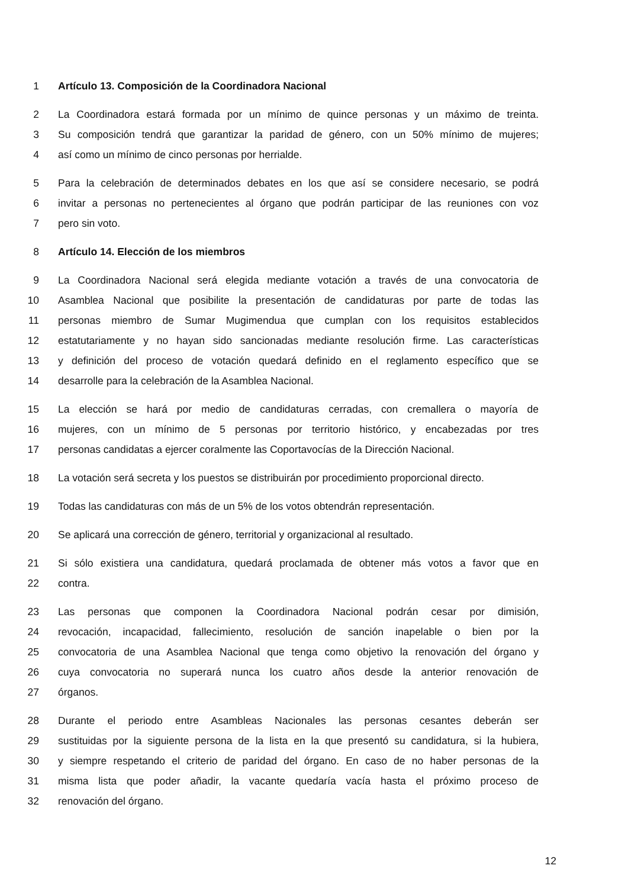1 Artículo 13. Composición de la Coordinadora Nacional
2 La Coordinadora estará formada por un mínimo de quince personas y un máximo de treinta.
3 Su composición tendrá que garantizar la paridad de género, con un 50% mínimo de mujeres;
4 así como un mínimo de cinco personas por herrialde.
5 Para la celebración de determinados debates en los que así se considere necesario, se podrá
6 invitar a personas no pertenecientes al órgano que podrán participar de las reuniones con voz
7 pero sin voto.
8 Artículo 14. Elección de los miembros
9 La Coordinadora Nacional será elegida mediante votación a través de una convocatoria de
10 Asamblea Nacional que posibilite la presentación de candidaturas por parte de todas las
11 personas miembro de Sumar Mugimendua que cumplan con los requisitos establecidos
12 estatutariamente y no hayan sido sancionadas mediante resolución firme. Las características
13 y definición del proceso de votación quedará definido en el reglamento específico que se
14 desarrolle para la celebración de la Asamblea Nacional.
15 La elección se hará por medio de candidaturas cerradas, con cremallera o mayoría de
16 mujeres, con un mínimo de 5 personas por territorio histórico, y encabezadas por tres
17 personas candidatas a ejercer coralmente las Coportavocías de la Dirección Nacional.
18 La votación será secreta y los puestos se distribuirán por procedimiento proporcional directo.
19 Todas las candidaturas con más de un 5% de los votos obtendrán representación.
20 Se aplicará una corrección de género, territorial y organizacional al resultado.
21 Si sólo existiera una candidatura, quedará proclamada de obtener más votos a favor que en
22 contra.
23 Las personas que componen la Coordinadora Nacional podrán cesar por dimisión,
24 revocación, incapacidad, fallecimiento, resolución de sanción inapelable o bien por la
25 convocatoria de una Asamblea Nacional que tenga como objetivo la renovación del órgano y
26 cuya convocatoria no superará nunca los cuatro años desde la anterior renovación de
27 órganos.
28 Durante el periodo entre Asambleas Nacionales las personas cesantes deberán ser
29 sustituidas por la siguiente persona de la lista en la que presentó su candidatura, si la hubiera,
30 y siempre respetando el criterio de paridad del órgano. En caso de no haber personas de la
31 misma lista que poder añadir, la vacante quedaría vacía hasta el próximo proceso de
32 renovación del órgano.
12